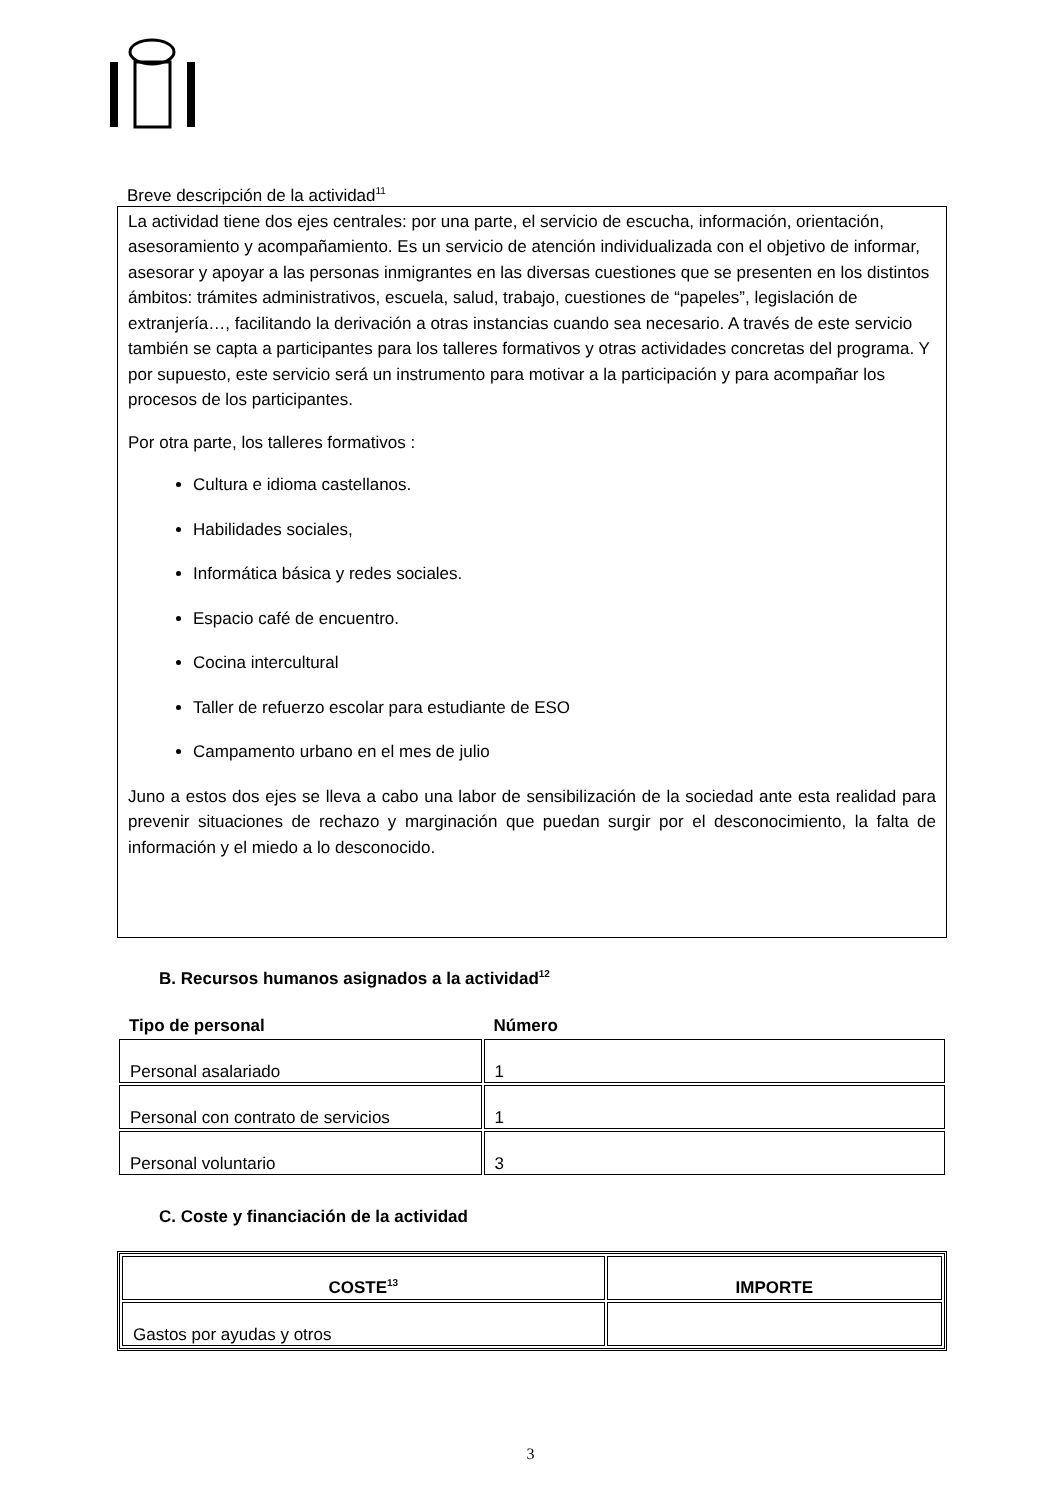Breve descripción de la actividad<sup>11</sup>
La actividad tiene dos ejes centrales: por una parte, el servicio de escucha, información, orientación, asesoramiento y acompañamiento. Es un servicio de atención individualizada con el objetivo de informar, asesorar y apoyar a las personas inmigrantes en las diversas cuestiones que se presenten en los distintos ámbitos: trámites administrativos, escuela, salud, trabajo, cuestiones de “papeles”, legislación de extranjería…, facilitando la derivación a otras instancias cuando sea necesario. A través de este servicio también se capta a participantes para los talleres formativos y otras actividades concretas del programa. Y por supuesto, este servicio será un instrumento para motivar a la participación y para acompañar los procesos de los participantes.
Por otra parte, los talleres formativos :
Cultura e idioma castellanos.
Habilidades sociales,
Informática básica y redes sociales.
Espacio café de encuentro.
Cocina intercultural
Taller de refuerzo escolar para estudiante de ESO
Campamento urbano en el mes de julio
Juno a estos dos ejes se lleva a cabo una labor de sensibilización de la sociedad ante esta realidad para prevenir situaciones de rechazo y marginación que puedan surgir por el desconocimiento, la falta de información y el miedo a lo desconocido.
B. Recursos humanos asignados a la actividad<sup>12</sup>
| Tipo de personal | Número |
| --- | --- |
| Personal asalariado | 1 |
| Personal con contrato de servicios | 1 |
| Personal voluntario | 3 |
C. Coste y financiación de la actividad
| COSTE<sup>13</sup> | IMPORTE |
| --- | --- |
| Gastos por ayudas y otros | |
3